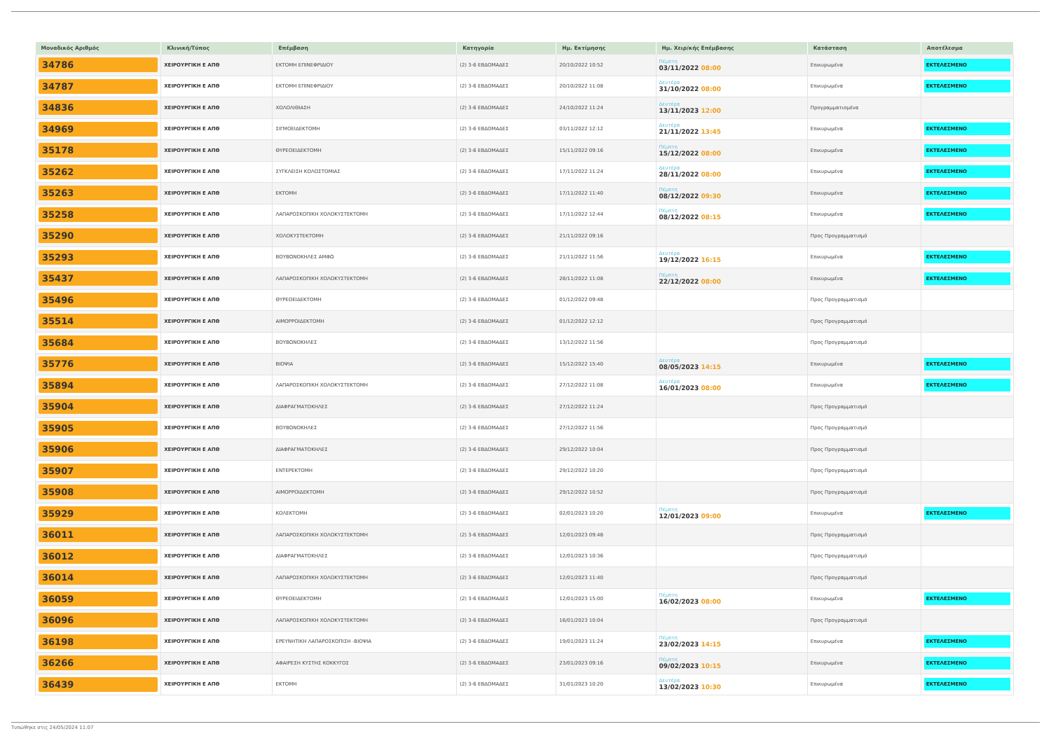| Μοναδικός Αριθμός | Κλινική/Τύπος | Επέμβαση | Κατηγορία | Ημ. Εκτίμησης | Ημ. Χειρ/κής Επέμβασης | Κατάσταση | Αποτέλεσμα |
| --- | --- | --- | --- | --- | --- | --- | --- |
| 34786 | ΧΕΙΡΟΥΡΓΙΚΗ Ε ΑΠΘ | ΕΚΤΟΜΗ ΕΠΙΝΕΦΡΙΔΙΟΥ | (2) 3-6 ΕΒΔΟΜΑΔΕΣ | 20/10/2022 10:52 | Πέμπτη 03/11/2022 08:00 | Επικυρωμένα | ΕΚΤΕΛΕΣΜΕΝΟ |
| 34787 | ΧΕΙΡΟΥΡΓΙΚΗ Ε ΑΠΘ | ΕΚΤΟΜΗ ΕΠΙΝΕΦΡΙΔΙΟΥ | (2) 3-6 ΕΒΔΟΜΑΔΕΣ | 20/10/2022 11:08 | Δευτέρα 31/10/2022 08:00 | Επικυρωμένα | ΕΚΤΕΛΕΣΜΕΝΟ |
| 34836 | ΧΕΙΡΟΥΡΓΙΚΗ Ε ΑΠΘ | ΧΟΛΟΛΙΘΙΑΣΗ | (2) 3-6 ΕΒΔΟΜΑΔΕΣ | 24/10/2022 11:24 | Δευτέρα 13/11/2023 12:00 | Προγραμματισμένα | |
| 34969 | ΧΕΙΡΟΥΡΓΙΚΗ Ε ΑΠΘ | ΣΙΓΜΟΕΙΔΕΚΤΟΜΗ | (2) 3-6 ΕΒΔΟΜΑΔΕΣ | 03/11/2022 12:12 | Δευτέρα 21/11/2022 13:45 | Επικυρωμένα | ΕΚΤΕΛΕΣΜΕΝΟ |
| 35178 | ΧΕΙΡΟΥΡΓΙΚΗ Ε ΑΠΘ | ΘΥΡΕΟΕΙΔΕΚΤΟΜΗ | (2) 3-6 ΕΒΔΟΜΑΔΕΣ | 15/11/2022 09:16 | Πέμπτη 15/12/2022 08:00 | Επικυρωμένα | ΕΚΤΕΛΕΣΜΕΝΟ |
| 35262 | ΧΕΙΡΟΥΡΓΙΚΗ Ε ΑΠΘ | ΣΥΓΚΛΕΙΣΗ ΚΟΛΟΣΤΟΜΙΑΣ | (2) 3-6 ΕΒΔΟΜΑΔΕΣ | 17/11/2022 11:24 | Δευτέρα 28/11/2022 08:00 | Επικυρωμένα | ΕΚΤΕΛΕΣΜΕΝΟ |
| 35263 | ΧΕΙΡΟΥΡΓΙΚΗ Ε ΑΠΘ | ΕΚΤΟΜΗ | (2) 3-6 ΕΒΔΟΜΑΔΕΣ | 17/11/2022 11:40 | Πέμπτη 08/12/2022 09:30 | Επικυρωμένα | ΕΚΤΕΛΕΣΜΕΝΟ |
| 35258 | ΧΕΙΡΟΥΡΓΙΚΗ Ε ΑΠΘ | ΛΑΠΑΡΟΣΚΟΠΙΚΗ ΧΟΛΟΚΥΣΤΕΚΤΟΜΗ | (2) 3-6 ΕΒΔΟΜΑΔΕΣ | 17/11/2022 12:44 | Πέμπτη 08/12/2022 08:15 | Επικυρωμένα | ΕΚΤΕΛΕΣΜΕΝΟ |
| 35290 | ΧΕΙΡΟΥΡΓΙΚΗ Ε ΑΠΘ | ΧΟΛΟΚΥΣΤΕΚΤΟΜΗ | (2) 3-6 ΕΒΔΟΜΑΔΕΣ | 21/11/2022 09:16 | | Προς Προγραμματισμό | |
| 35293 | ΧΕΙΡΟΥΡΓΙΚΗ Ε ΑΠΘ | ΒΟΥΒΩΝΟΚΗΛΕΣ ΑΜΦΩ | (2) 3-6 ΕΒΔΟΜΑΔΕΣ | 21/11/2022 11:56 | Δευτέρα 19/12/2022 16:15 | Επικυρωμένα | ΕΚΤΕΛΕΣΜΕΝΟ |
| 35437 | ΧΕΙΡΟΥΡΓΙΚΗ Ε ΑΠΘ | ΛΑΠΑΡΟΣΚΟΠΙΚΗ ΧΟΛΟΚΥΣΤΕΚΤΟΜΗ | (2) 3-6 ΕΒΔΟΜΑΔΕΣ | 28/11/2022 11:08 | Πέμπτη 22/12/2022 08:00 | Επικυρωμένα | ΕΚΤΕΛΕΣΜΕΝΟ |
| 35496 | ΧΕΙΡΟΥΡΓΙΚΗ Ε ΑΠΘ | ΘΥΡΕΟΕΙΔΕΚΤΟΜΗ | (2) 3-6 ΕΒΔΟΜΑΔΕΣ | 01/12/2022 09:48 | | Προς Προγραμματισμό | |
| 35514 | ΧΕΙΡΟΥΡΓΙΚΗ Ε ΑΠΘ | ΑΙΜΟΡΡΟΙΔΕΚΤΟΜΗ | (2) 3-6 ΕΒΔΟΜΑΔΕΣ | 01/12/2022 12:12 | | Προς Προγραμματισμό | |
| 35684 | ΧΕΙΡΟΥΡΓΙΚΗ Ε ΑΠΘ | ΒΟΥΒΩΝΟΚΗΛΕΣ | (2) 3-6 ΕΒΔΟΜΑΔΕΣ | 13/12/2022 11:56 | | Προς Προγραμματισμό | |
| 35776 | ΧΕΙΡΟΥΡΓΙΚΗ Ε ΑΠΘ | ΒΙΟΨΙΑ | (2) 3-6 ΕΒΔΟΜΑΔΕΣ | 15/12/2022 15:40 | Δευτέρα 08/05/2023 14:15 | Επικυρωμένα | ΕΚΤΕΛΕΣΜΕΝΟ |
| 35894 | ΧΕΙΡΟΥΡΓΙΚΗ Ε ΑΠΘ | ΛΑΠΑΡΟΣΚΟΠΙΚΗ ΧΟΛΟΚΥΣΤΕΚΤΟΜΗ | (2) 3-6 ΕΒΔΟΜΑΔΕΣ | 27/12/2022 11:08 | Δευτέρα 16/01/2023 08:00 | Επικυρωμένα | ΕΚΤΕΛΕΣΜΕΝΟ |
| 35904 | ΧΕΙΡΟΥΡΓΙΚΗ Ε ΑΠΘ | ΔΙΑΦΡΑΓΜΑΤΟΚΗΛΕΣ | (2) 3-6 ΕΒΔΟΜΑΔΕΣ | 27/12/2022 11:24 | | Προς Προγραμματισμό | |
| 35905 | ΧΕΙΡΟΥΡΓΙΚΗ Ε ΑΠΘ | ΒΟΥΒΩΝΟΚΗΛΕΣ | (2) 3-6 ΕΒΔΟΜΑΔΕΣ | 27/12/2022 11:56 | | Προς Προγραμματισμό | |
| 35906 | ΧΕΙΡΟΥΡΓΙΚΗ Ε ΑΠΘ | ΔΙΑΦΡΑΓΜΑΤΟΚΗΛΕΣ | (2) 3-6 ΕΒΔΟΜΑΔΕΣ | 29/12/2022 10:04 | | Προς Προγραμματισμό | |
| 35907 | ΧΕΙΡΟΥΡΓΙΚΗ Ε ΑΠΘ | ΕΝΤΕΡΕΚΤΟΜΗ | (2) 3-6 ΕΒΔΟΜΑΔΕΣ | 29/12/2022 10:20 | | Προς Προγραμματισμό | |
| 35908 | ΧΕΙΡΟΥΡΓΙΚΗ Ε ΑΠΘ | ΑΙΜΟΡΡΟΙΔΕΚΤΟΜΗ | (2) 3-6 ΕΒΔΟΜΑΔΕΣ | 29/12/2022 10:52 | | Προς Προγραμματισμό | |
| 35929 | ΧΕΙΡΟΥΡΓΙΚΗ Ε ΑΠΘ | ΚΟΛΕΚΤΟΜΗ | (2) 3-6 ΕΒΔΟΜΑΔΕΣ | 02/01/2023 10:20 | Πέμπτη 12/01/2023 09:00 | Επικυρωμένα | ΕΚΤΕΛΕΣΜΕΝΟ |
| 36011 | ΧΕΙΡΟΥΡΓΙΚΗ Ε ΑΠΘ | ΛΑΠΑΡΟΣΚΟΠΙΚΗ ΧΟΛΟΚΥΣΤΕΚΤΟΜΗ | (2) 3-6 ΕΒΔΟΜΑΔΕΣ | 12/01/2023 09:48 | | Προς Προγραμματισμό | |
| 36012 | ΧΕΙΡΟΥΡΓΙΚΗ Ε ΑΠΘ | ΔΙΑΦΡΑΓΜΑΤΟΚΗΛΕΣ | (2) 3-6 ΕΒΔΟΜΑΔΕΣ | 12/01/2023 10:36 | | Προς Προγραμματισμό | |
| 36014 | ΧΕΙΡΟΥΡΓΙΚΗ Ε ΑΠΘ | ΛΑΠΑΡΟΣΚΟΠΙΚΗ ΧΟΛΟΚΥΣΤΕΚΤΟΜΗ | (2) 3-6 ΕΒΔΟΜΑΔΕΣ | 12/01/2023 11:40 | | Προς Προγραμματισμό | |
| 36059 | ΧΕΙΡΟΥΡΓΙΚΗ Ε ΑΠΘ | ΘΥΡΕΟΕΙΔΕΚΤΟΜΗ | (2) 3-6 ΕΒΔΟΜΑΔΕΣ | 12/01/2023 15:00 | Πέμπτη 16/02/2023 08:00 | Επικυρωμένα | ΕΚΤΕΛΕΣΜΕΝΟ |
| 36096 | ΧΕΙΡΟΥΡΓΙΚΗ Ε ΑΠΘ | ΛΑΠΑΡΟΣΚΟΠΙΚΗ ΧΟΛΟΚΥΣΤΕΚΤΟΜΗ | (2) 3-6 ΕΒΔΟΜΑΔΕΣ | 16/01/2023 10:04 | | Προς Προγραμματισμό | |
| 36198 | ΧΕΙΡΟΥΡΓΙΚΗ Ε ΑΠΘ | ΕΡΕΥΝΗΤΙΚΗ ΛΑΠΑΡΟΣΚΟΠΙΣΗ -ΒΙΟΨΙΑ | (2) 3-6 ΕΒΔΟΜΑΔΕΣ | 19/01/2023 11:24 | Πέμπτη 23/02/2023 14:15 | Επικυρωμένα | ΕΚΤΕΛΕΣΜΕΝΟ |
| 36266 | ΧΕΙΡΟΥΡΓΙΚΗ Ε ΑΠΘ | ΑΦΑΙΡΕΣΗ ΚΥΣΤΗΣ ΚΟΚΚΥΓΟΣ | (2) 3-6 ΕΒΔΟΜΑΔΕΣ | 23/01/2023 09:16 | Πέμπτη 09/02/2023 10:15 | Επικυρωμένα | ΕΚΤΕΛΕΣΜΕΝΟ |
| 36439 | ΧΕΙΡΟΥΡΓΙΚΗ Ε ΑΠΘ | ΕΚΤΟΜΗ | (2) 3-6 ΕΒΔΟΜΑΔΕΣ | 31/01/2023 10:20 | Δευτέρα 13/02/2023 10:30 | Επικυρωμένα | ΕΚΤΕΛΕΣΜΕΝΟ |
Τυπώθηκε στις 24/05/2024 11:07